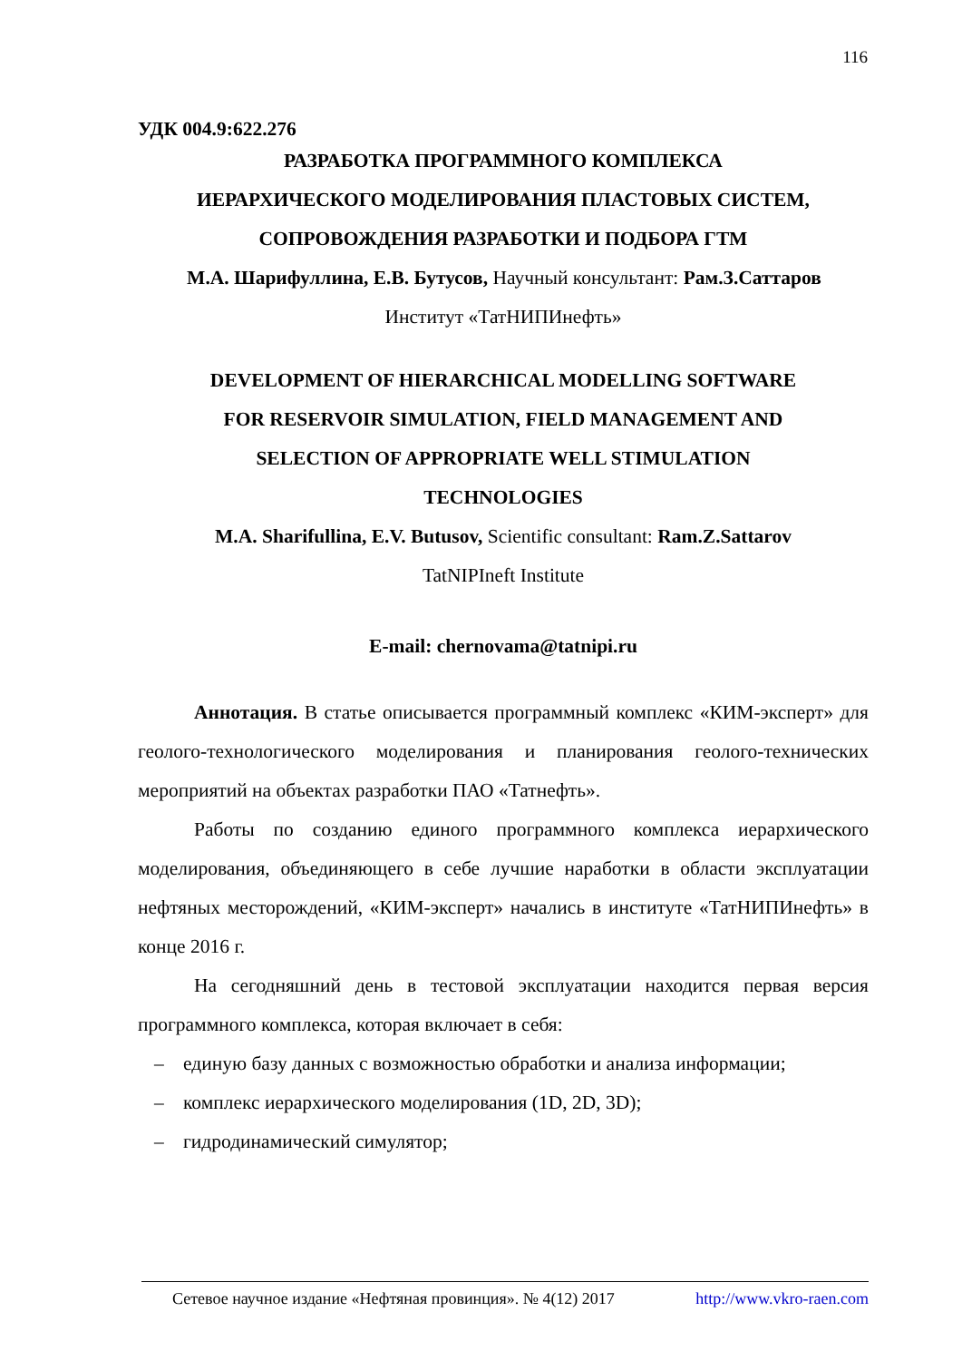116
УДК 004.9:622.276
РАЗРАБОТКА ПРОГРАММНОГО КОМПЛЕКСА
ИЕРАРХИЧЕСКОГО МОДЕЛИРОВАНИЯ ПЛАСТОВЫХ СИСТЕМ,
СОПРОВОЖДЕНИЯ РАЗРАБОТКИ И ПОДБОРА ГТМ
М.А. Шарифуллина, Е.В. Бутусов, Научный консультант: Рам.З.Саттаров
Институт «ТатНИПИнефть»
DEVELOPMENT OF HIERARCHICAL MODELLING SOFTWARE
FOR RESERVOIR SIMULATION, FIELD MANAGEMENT AND
SELECTION OF APPROPRIATE WELL STIMULATION
TECHNOLOGIES
M.A. Sharifullina, E.V. Butusov, Scientific consultant: Ram.Z.Sattarov
TatNIPIneft Institute
E-mail: chernovama@tatnipi.ru
Аннотация. В статье описывается программный комплекс «КИМ-эксперт» для геолого-технологического моделирования и планирования геолого-технических мероприятий на объектах разработки ПАО «Татнефть».
Работы по созданию единого программного комплекса иерархического моделирования, объединяющего в себе лучшие наработки в области эксплуатации нефтяных месторождений, «КИМ-эксперт» начались в институте «ТатНИПИнефть» в конце 2016 г.
На сегодняшний день в тестовой эксплуатации находится первая версия программного комплекса, которая включает в себя:
– единую базу данных с возможностью обработки и анализа информации;
– комплекс иерархического моделирования (1D, 2D, 3D);
– гидродинамический симулятор;
Сетевое научное издание «Нефтяная провинция». № 4(12) 2017 http://www.vkro-raen.com